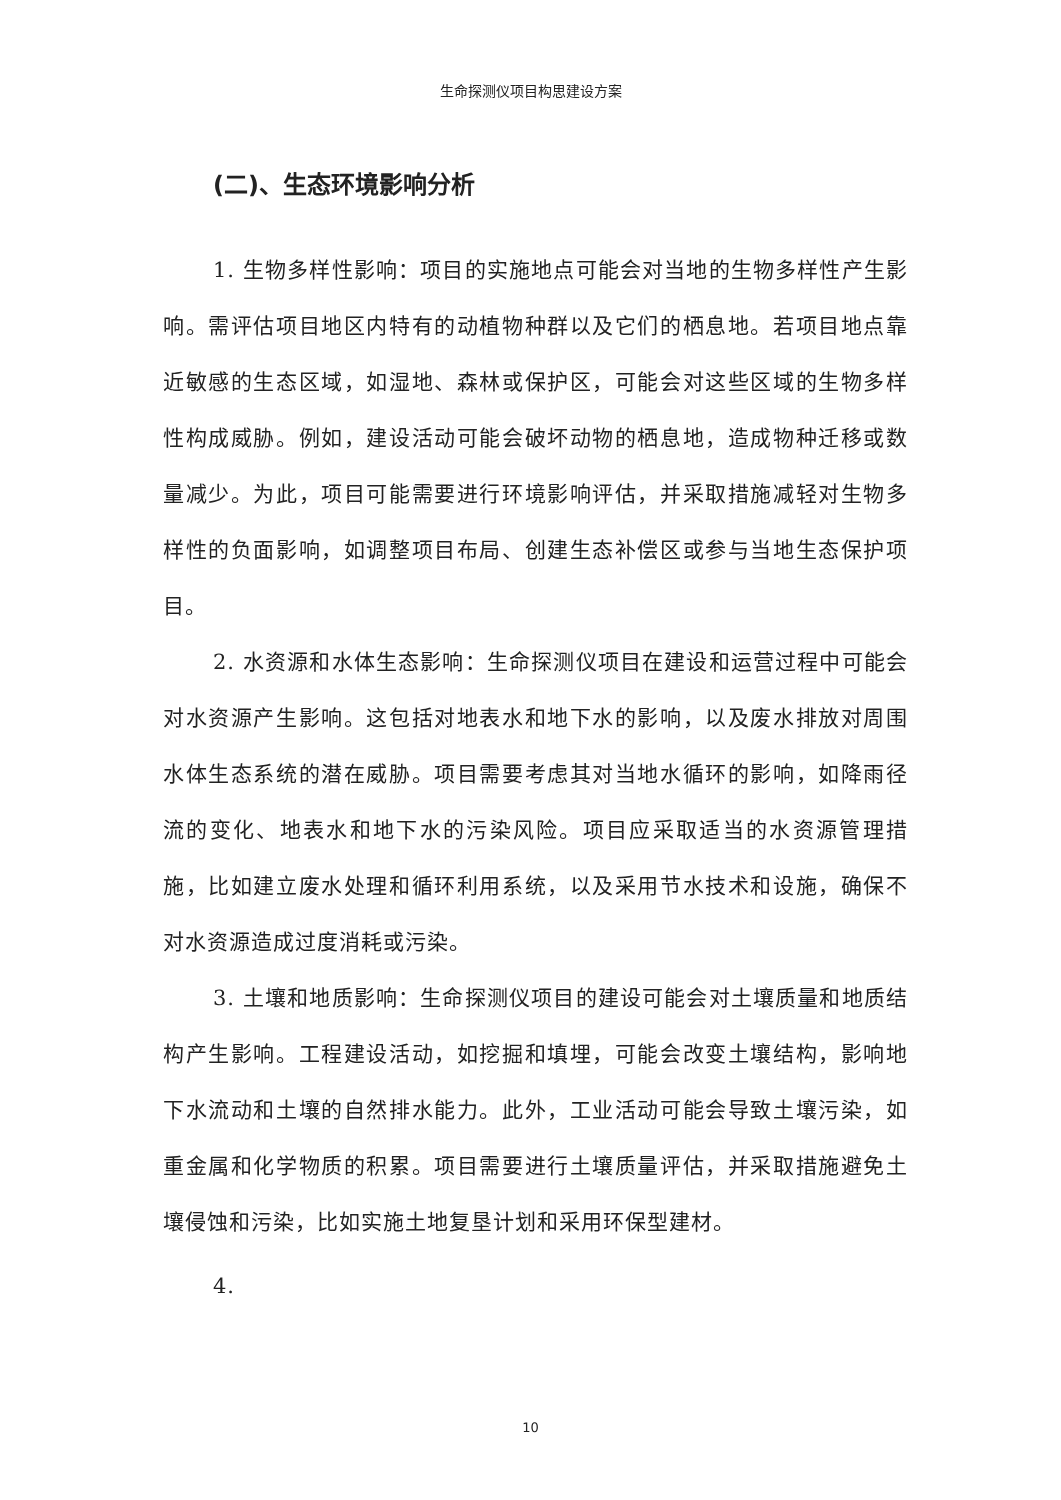生命探测仪项目构思建设方案
(二)、生态环境影响分析
1. 生物多样性影响：项目的实施地点可能会对当地的生物多样性产生影响。需评估项目地区内特有的动植物种群以及它们的栖息地。若项目地点靠近敏感的生态区域，如湿地、森林或保护区，可能会对这些区域的生物多样性构成威胁。例如，建设活动可能会破坏动物的栖息地，造成物种迁移或数量减少。为此，项目可能需要进行环境影响评估，并采取措施减轻对生物多样性的负面影响，如调整项目布局、创建生态补偿区或参与当地生态保护项目。
2. 水资源和水体生态影响：生命探测仪项目在建设和运营过程中可能会对水资源产生影响。这包括对地表水和地下水的影响，以及废水排放对周围水体生态系统的潜在威胁。项目需要考虑其对当地水循环的影响，如降雨径流的变化、地表水和地下水的污染风险。项目应采取适当的水资源管理措施，比如建立废水处理和循环利用系统，以及采用节水技术和设施，确保不对水资源造成过度消耗或污染。
3. 土壤和地质影响：生命探测仪项目的建设可能会对土壤质量和地质结构产生影响。工程建设活动，如挖掘和填埋，可能会改变土壤结构，影响地下水流动和土壤的自然排水能力。此外，工业活动可能会导致土壤污染，如重金属和化学物质的积累。项目需要进行土壤质量评估，并采取措施避免土壤侵蚀和污染，比如实施土地复垦计划和采用环保型建材。
4.
10